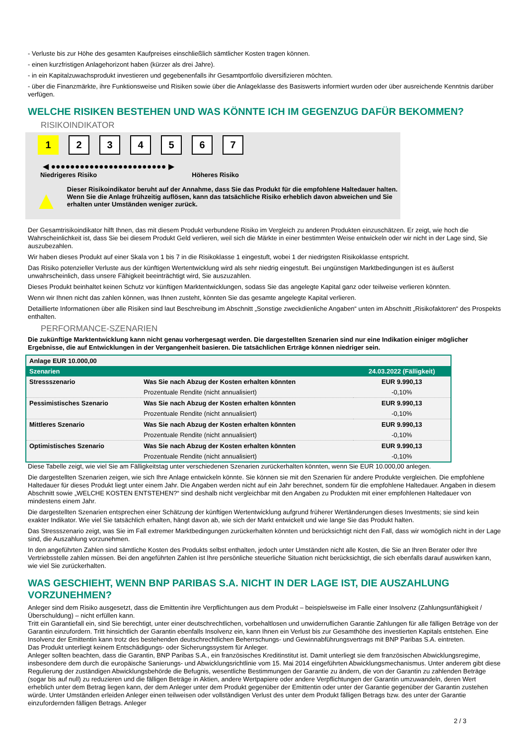- Verluste bis zur Höhe des gesamten Kaufpreises einschließlich sämtlicher Kosten tragen können.
- einen kurzfristigen Anlagehorizont haben (kürzer als drei Jahre).
- in ein Kapitalzuwachsprodukt investieren und gegebenenfalls ihr Gesamtportfolio diversifizieren möchten.
- über die Finanzmärkte, ihre Funktionsweise und Risiken sowie über die Anlageklasse des Basiswerts informiert wurden oder über ausreichende Kenntnis darüber verfügen.
WELCHE RISIKEN BESTEHEN UND WAS KÖNNTE ICH IM GEGENZUG DAFÜR BEKOMMEN?
RISIKOINDIKATOR
1 2 3 4 5 6 7
◀ ●●●●●●●●●●●●●●●●●●●●●●●● ▶
Niedrigeres Risiko Höheres Risiko
▲
Dieser Risikoindikator beruht auf der Annahme, dass Sie das Produkt für die empfohlene Haltedauer halten.
Wenn Sie die Anlage frühzeitig auflösen, kann das tatsächliche Risiko erheblich davon abweichen und Sie erhalten unter Umständen weniger zurück.
Der Gesamtrisikoindikator hilft Ihnen, das mit diesem Produkt verbundene Risiko im Vergleich zu anderen Produkten einzuschätzen. Er zeigt, wie hoch die Wahrscheinlichkeit ist, dass Sie bei diesem Produkt Geld verlieren, weil sich die Märkte in einer bestimmten Weise entwickeln oder wir nicht in der Lage sind, Sie auszubezahlen.
Wir haben dieses Produkt auf einer Skala von 1 bis 7 in die Risikoklasse 1 eingestuft, wobei 1 der niedrigsten Risikoklasse entspricht.
Das Risiko potenzieller Verluste aus der künftigen Wertentwicklung wird als sehr niedrig eingestuft. Bei ungünstigen Marktbedingungen ist es äußerst unwahrscheinlich, dass unsere Fähigkeit beeinträchtigt wird, Sie auszuzahlen.
Dieses Produkt beinhaltet keinen Schutz vor künftigen Marktentwicklungen, sodass Sie das angelegte Kapital ganz oder teilweise verlieren könnten.
Wenn wir Ihnen nicht das zahlen können, was Ihnen zusteht, könnten Sie das gesamte angelegte Kapital verlieren.
Detaillierte Informationen über alle Risiken sind laut Beschreibung im Abschnitt „Sonstige zweckdienliche Angaben“ unten im Abschnitt „Risikofaktoren“ des Prospekts enthalten.
PERFORMANCE-SZENARIEN
Die zukünftige Marktentwicklung kann nicht genau vorhergesagt werden. Die dargestellten Szenarien sind nur eine Indikation einiger möglicher Ergebnisse, die auf Entwicklungen in der Vergangenheit basieren. Die tatsächlichen Erträge können niedriger sein.
| Anlage EUR 10.000,00 | | |
| Szenarien | | 24.03.2022 (Fälligkeit) |
| Stressszenario | Was Sie nach Abzug der Kosten erhalten könnten | EUR 9.990,13 |
| | Prozentuale Rendite (nicht annualisiert) | -0,10% |
| Pessimistisches Szenario | Was Sie nach Abzug der Kosten erhalten könnten | EUR 9.990,13 |
| | Prozentuale Rendite (nicht annualisiert) | -0,10% |
| Mittleres Szenario | Was Sie nach Abzug der Kosten erhalten könnten | EUR 9.990,13 |
| | Prozentuale Rendite (nicht annualisiert) | -0,10% |
| Optimistisches Szenario | Was Sie nach Abzug der Kosten erhalten könnten | EUR 9.990,13 |
| | Prozentuale Rendite (nicht annualisiert) | -0,10% |
Diese Tabelle zeigt, wie viel Sie am Fälligkeitstag unter verschiedenen Szenarien zurückerhalten könnten, wenn Sie EUR 10.000,00 anlegen.
Die dargestellten Szenarien zeigen, wie sich Ihre Anlage entwickeln könnte. Sie können sie mit den Szenarien für andere Produkte vergleichen. Die empfohlene Haltedauer für dieses Produkt liegt unter einem Jahr. Die Angaben werden nicht auf ein Jahr berechnet, sondern für die empfohlene Haltedauer. Angaben in diesem Abschnitt sowie „WELCHE KOSTEN ENTSTEHEN?“ sind deshalb nicht vergleichbar mit den Angaben zu Produkten mit einer empfohlenen Haltedauer von mindestens einem Jahr.
Die dargestellten Szenarien entsprechen einer Schätzung der künftigen Wertentwicklung aufgrund früherer Wertänderungen dieses Investments; sie sind kein exakter Indikator. Wie viel Sie tatsächlich erhalten, hängt davon ab, wie sich der Markt entwickelt und wie lange Sie das Produkt halten.
Das Stressszenario zeigt, was Sie im Fall extremer Marktbedingungen zurückerhalten könnten und berücksichtigt nicht den Fall, dass wir womöglich nicht in der Lage sind, die Auszahlung vorzunehmen.
In den angeführten Zahlen sind sämtliche Kosten des Produkts selbst enthalten, jedoch unter Umständen nicht alle Kosten, die Sie an Ihren Berater oder Ihre Vertriebsstelle zahlen müssen. Bei den angeführten Zahlen ist Ihre persönliche steuerliche Situation nicht berücksichtigt, die sich ebenfalls darauf auswirken kann, wie viel Sie zurückerhalten.
WAS GESCHIEHT, WENN BNP PARIBAS S.A. NICHT IN DER LAGE IST, DIE AUSZAHLUNG VORZUNEHMEN?
Anleger sind dem Risiko ausgesetzt, dass die Emittentin ihre Verpflichtungen aus dem Produkt – beispielsweise im Falle einer Insolvenz (Zahlungsunfähigkeit / Überschuldung) – nicht erfüllen kann.
Tritt ein Garantiefall ein, sind Sie berechtigt, unter einer deutschrechtlichen, vorbehaltlosen und unwiderruflichen Garantie Zahlungen für alle fälligen Beträge von der Garantin einzufordern. Tritt hinsichtlich der Garantin ebenfalls Insolvenz ein, kann Ihnen ein Verlust bis zur Gesamthöhe des investierten Kapitals entstehen. Eine Insolvenz der Emittentin kann trotz des bestehenden deutschrechtlichen Beherrschungs- und Gewinnabführungsvertrags mit BNP Paribas S.A. eintreten.
Das Produkt unterliegt keinem Entschädigungs- oder Sicherungssystem für Anleger.
Anleger sollten beachten, dass die Garantin, BNP Paribas S.A., ein französisches Kreditinstitut ist. Damit unterliegt sie dem französischen Abwicklungsregime, insbesondere dem durch die europäische Sanierungs- und Abwicklungsrichtlinie vom 15. Mai 2014 eingeführten Abwicklungsmechanismus. Unter anderem gibt diese Regulierung der zuständigen Abwicklungsbehörde die Befugnis, wesentliche Bestimmungen der Garantie zu ändern, die von der Garantin zu zahlenden Beträge (sogar bis auf null) zu reduzieren und die fälligen Beträge in Aktien, andere Wertpapiere oder andere Verpflichtungen der Garantin umzuwandeln, deren Wert erheblich unter dem Betrag liegen kann, der dem Anleger unter dem Produkt gegenüber der Emittentin oder unter der Garantie gegenüber der Garantin zustehen würde. Unter Umständen erleiden Anleger einen teilweisen oder vollständigen Verlust des unter dem Produkt fälligen Betrags bzw. des unter der Garantie einzufordernden fälligen Betrags. Anleger
2 / 3